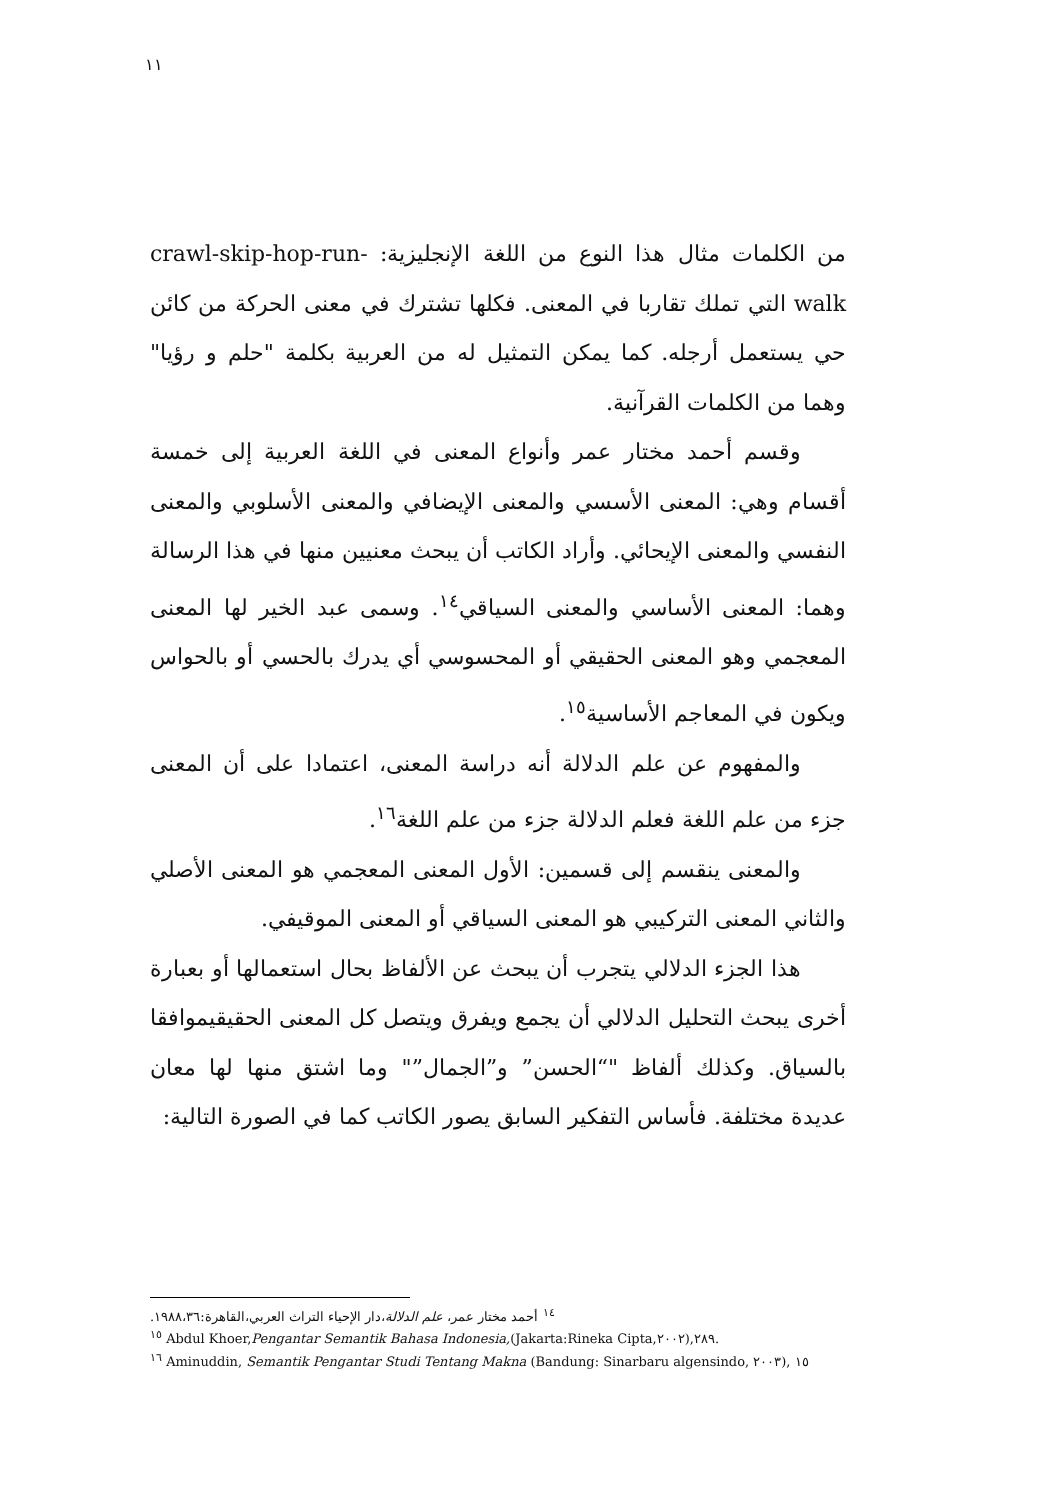١١
من الكلمات مثال هذا النوع من اللغة الإنجليزية: crawl-skip-hop-run-walk التي تملك تقاربا في المعنى. فكلها تشترك في معنى الحركة من كائن حي يستعمل أرجله. كما يمكن التمثيل له من العربية بكلمة "حلم و رؤيا" وهما من الكلمات القرآنية.
وقسم أحمد مختار عمر وأنواع المعنى في اللغة العربية إلى خمسة أقسام وهي: المعنى الأسسي والمعنى الإيضافي والمعنى الأسلوبي والمعنى النفسي والمعنى الإيحائي. وأراد الكاتب أن يبحث معنيين منها في هذا الرسالة وهما: المعنى الأساسي والمعنى السياقي<sup>١٤</sup>. وسمى عبد الخير لها المعنى المعجمي وهو المعنى الحقيقي أو المحسوسي أي يدرك بالحسي أو بالحواس ويكون في المعاجم الأساسية<sup>١٥</sup>.
والمفهوم عن علم الدلالة أنه دراسة المعنى، اعتمادا على أن المعنى جزء من علم اللغة فعلم الدلالة جزء من علم اللغة<sup>١٦</sup>.
والمعنى ينقسم إلى قسمين: الأول المعنى المعجمي هو المعنى الأصلي والثاني المعنى التركيبي هو المعنى السياقي أو المعنى الموقيفي.
هذا الجزء الدلالي يتجرب أن يبحث عن الألفاظ بحال استعمالها أو بعبارة أخرى يبحث التحليل الدلالي أن يجمع ويفرق ويتصل كل المعنى الحقيقيموافقا بالسياق. وكذلك ألفاظ "“الحسن” و”الجمال”" وما اشتق منها لها معان عديدة مختلفة. فأساس التفكير السابق يصور الكاتب كما في الصورة التالية:
<sup>١٤</sup> أحمد مختار عمر، علم الدلالة،دار الإحياء التراث العربي،القاهرة:١٩٨٨،٣٦.
<sup>١٥</sup> Abdul Khoer,Pengantar Semantik Bahasa Indonesia,(Jakarta:Rineka Cipta,٢٠٠٢),٢٨٩.
<sup>١٦</sup> Aminuddin, Semantik Pengantar Studi Tentang Makna (Bandung: Sinarbaru algensindo, ٢٠٠٣), ١٥